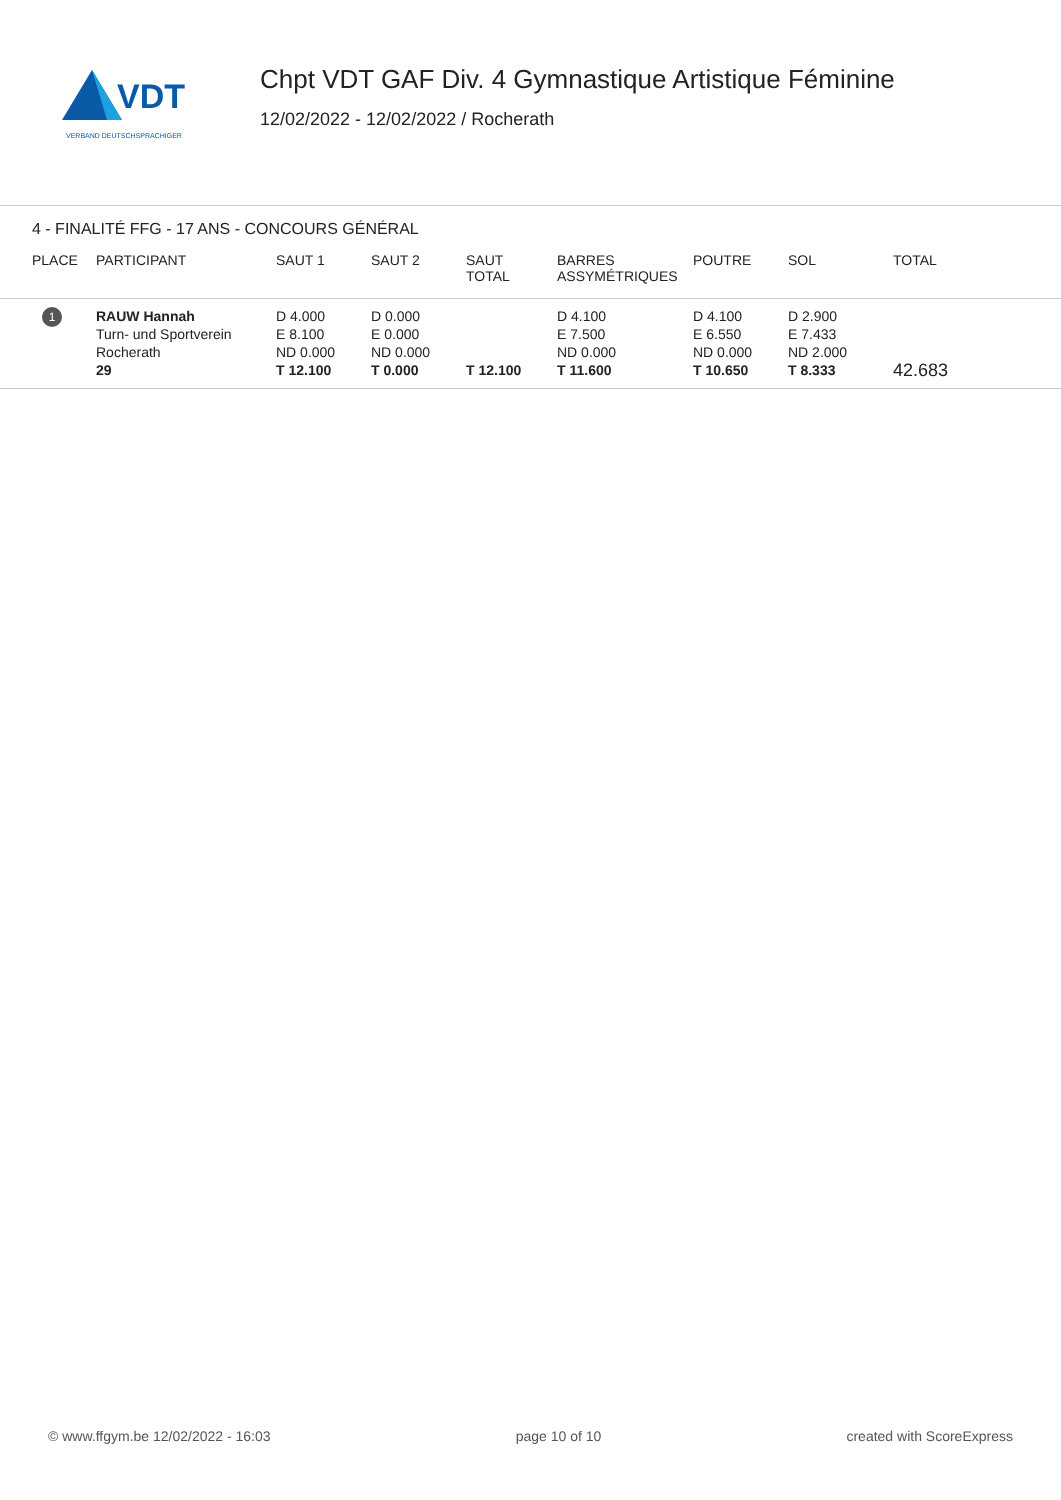VDT
VERBAND DEUTSCHSPRACHIGER
Chpt VDT GAF Div. 4 Gymnastique Artistique Féminine
12/02/2022 - 12/02/2022 / Rocherath
4 - FINALITÉ FFG - 17 ANS - CONCOURS GÉNÉRAL
| PLACE | PARTICIPANT | SAUT 1 | SAUT 2 | SAUT TOTAL | BARRES ASSYMÉTRIQUES | POUTRE | SOL | TOTAL |
| --- | --- | --- | --- | --- | --- | --- | --- | --- |
| 1 | RAUW Hannah Turn- und Sportverein Rocherath 29 | D 4.000 E 8.100 ND 0.000 T 12.100 | D 0.000 E 0.000 ND 0.000 T 0.000 | T 12.100 | D 4.100 E 7.500 ND 0.000 T 11.600 | D 4.100 E 6.550 ND 0.000 T 10.650 | D 2.900 E 7.433 ND 2.000 T 8.333 | 42.683 |
© www.ffgym.be 12/02/2022 - 16:03 page 10 of 10 created with ScoreExpress